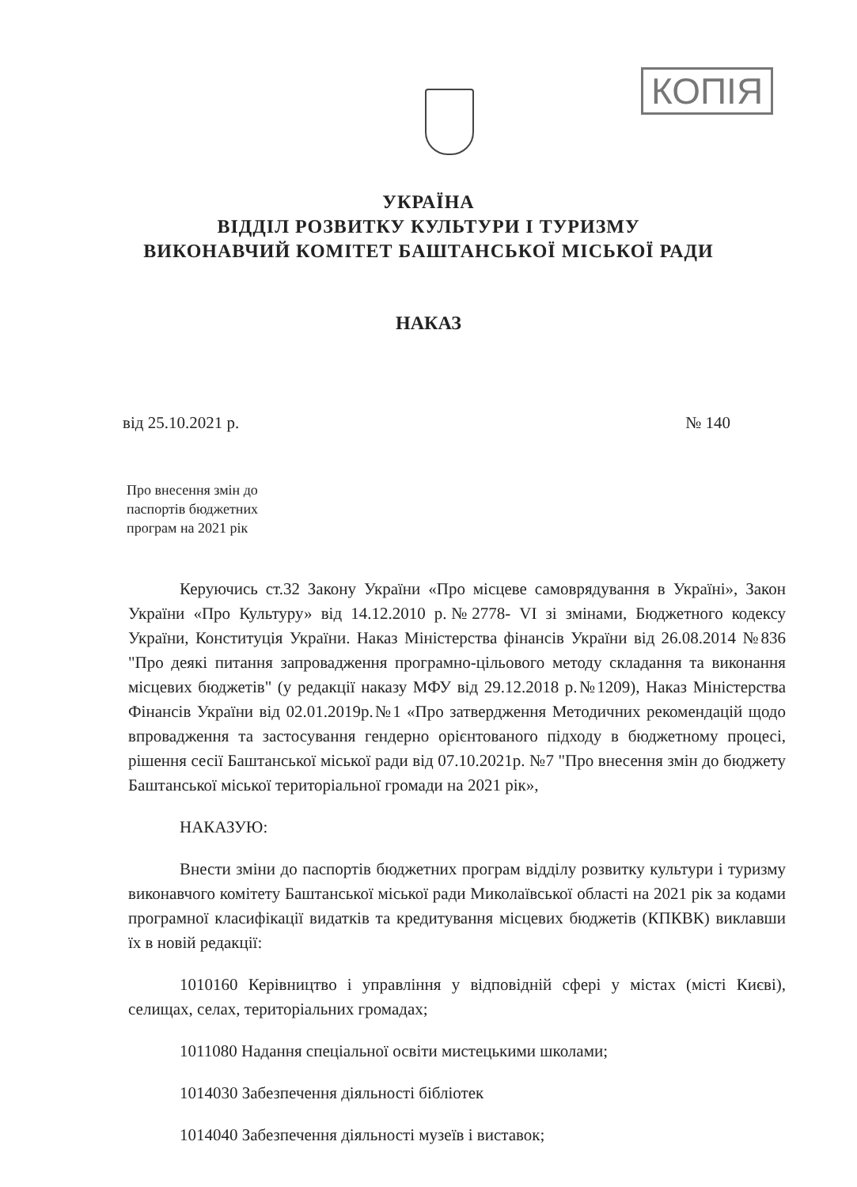КОПІЯ
УКРАЇНА
ВІДДІЛ РОЗВИТКУ КУЛЬТУРИ І ТУРИЗМУ
ВИКОНАВЧИЙ КОМІТЕТ БАШТАНСЬКОЇ МІСЬКОЇ РАДИ
НАКАЗ
від 25.10.2021 р. № 140
Про внесення змін до
паспортів бюджетних
програм на 2021 рік
Керуючись ст.32 Закону України «Про місцеве самоврядування в Україні», Закон України «Про Культуру» від 14.12.2010 р.№2778- VI зі змінами, Бюджетного кодексу України, Конституція України. Наказ Міністерства фінансів України від 26.08.2014 №836 "Про деякі питання запровадження програмно-цільового методу складання та виконання місцевих бюджетів" (у редакції наказу МФУ від 29.12.2018 р.№1209), Наказ Міністерства Фінансів України від 02.01.2019р.№1 «Про затвердження Методичних рекомендацій щодо впровадження та застосування гендерно орієнтованого підходу в бюджетному процесі, рішення сесії Баштанської міської ради від 07.10.2021р. №7 "Про внесення змін до бюджету Баштанської міської територіальної громади на 2021 рік»,
НАКАЗУЮ:
Внести зміни до паспортів бюджетних програм відділу розвитку культури і туризму виконавчого комітету Баштанської міської ради Миколаївської області на 2021 рік за кодами програмної класифікації видатків та кредитування місцевих бюджетів (КПКВК) виклавши їх в новій редакції:
1010160 Керівництво і управління у відповідній сфері у містах (місті Києві), селищах, селах, територіальних громадах;
1011080 Надання спеціальної освіти мистецькими школами;
1014030 Забезпечення діяльності бібліотек
1014040 Забезпечення діяльності музеїв і виставок;